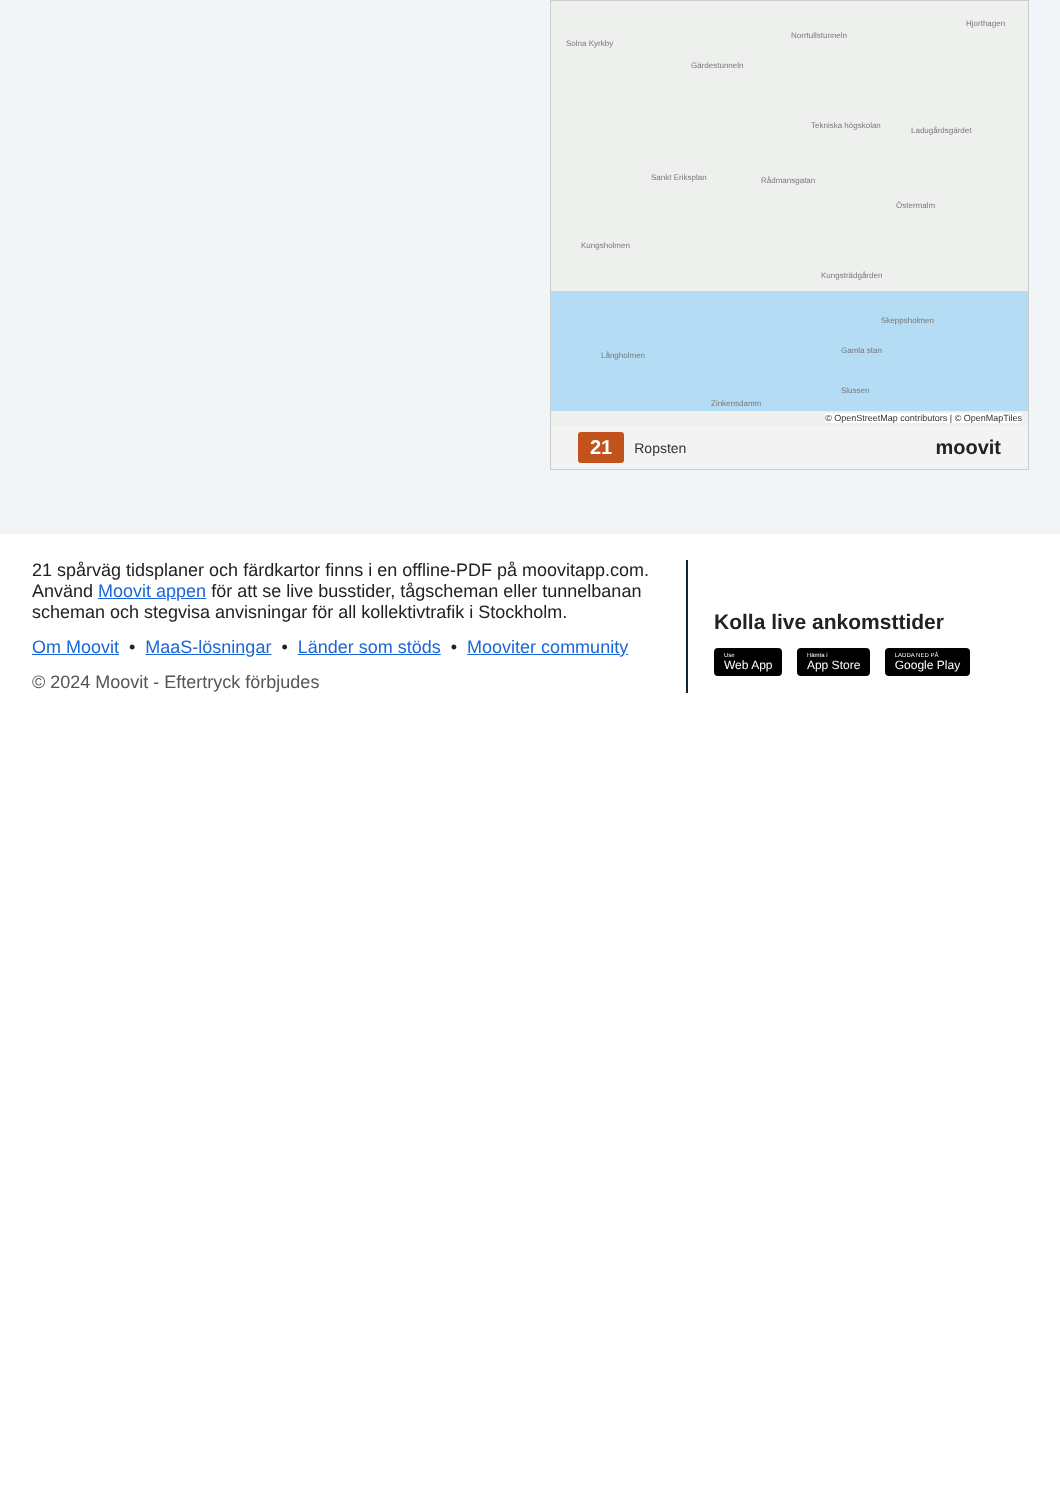Solna Kyrkby
Norrtullstunneln
Gärdestunneln
Hjorthagen
Tekniska högskolan
Ladugårdsgärdet
Sankt Eriksplan Rådmansgatan
Östermalm
Kungsholmen
Kungsträdgården
Skeppsholmen
Långholmen
Gamla stan
Slussen
Zinkensdamm
© OpenStreetMap contributors | © OpenMapTiles
21 Ropsten moovit
21 spårväg tidsplaner och färdkartor finns i en offline-PDF på moovitapp.com. Använd Moovit appen för att se live busstider, tågscheman eller tunnelbanan scheman och stegvisa anvisningar för all kollektivtrafik i Stockholm.
Om Moovit • MaaS-lösningar • Länder som stöds • Mooviter community
© 2024 Moovit - Eftertryck förbjudes
Kolla live ankomsttider
Use Web App Hämta i App Store LADDA NED PÅ Google Play